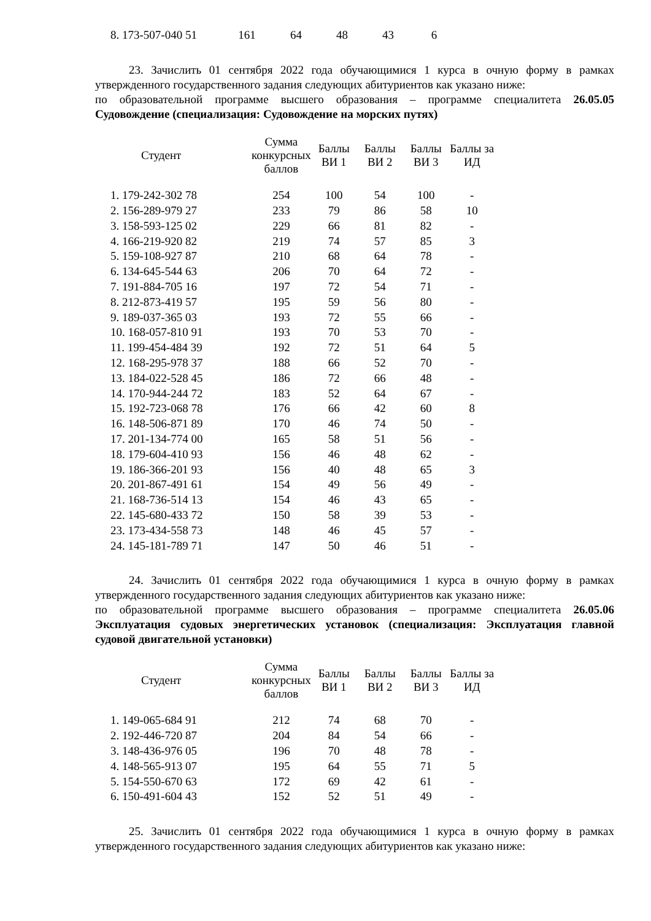| 8. 173-507-040 51 | 161 | 64 | 48 | 43 | 6 |
23. Зачислить 01 сентября 2022 года обучающимися 1 курса в очную форму в рамках утвержденного государственного задания следующих абитуриентов как указано ниже:
по образовательной программе высшего образования – программе специалитета 26.05.05 Судовождение (специализация: Судовождение на морских путях)
| Студент | Сумма конкурсных баллов | Баллы ВИ 1 | Баллы ВИ 2 | Баллы ВИ 3 | Баллы за ИД |
| --- | --- | --- | --- | --- | --- |
| 1. 179-242-302 78 | 254 | 100 | 54 | 100 | - |
| 2. 156-289-979 27 | 233 | 79 | 86 | 58 | 10 |
| 3. 158-593-125 02 | 229 | 66 | 81 | 82 | - |
| 4. 166-219-920 82 | 219 | 74 | 57 | 85 | 3 |
| 5. 159-108-927 87 | 210 | 68 | 64 | 78 | - |
| 6. 134-645-544 63 | 206 | 70 | 64 | 72 | - |
| 7. 191-884-705 16 | 197 | 72 | 54 | 71 | - |
| 8. 212-873-419 57 | 195 | 59 | 56 | 80 | - |
| 9. 189-037-365 03 | 193 | 72 | 55 | 66 | - |
| 10. 168-057-810 91 | 193 | 70 | 53 | 70 | - |
| 11. 199-454-484 39 | 192 | 72 | 51 | 64 | 5 |
| 12. 168-295-978 37 | 188 | 66 | 52 | 70 | - |
| 13. 184-022-528 45 | 186 | 72 | 66 | 48 | - |
| 14. 170-944-244 72 | 183 | 52 | 64 | 67 | - |
| 15. 192-723-068 78 | 176 | 66 | 42 | 60 | 8 |
| 16. 148-506-871 89 | 170 | 46 | 74 | 50 | - |
| 17. 201-134-774 00 | 165 | 58 | 51 | 56 | - |
| 18. 179-604-410 93 | 156 | 46 | 48 | 62 | - |
| 19. 186-366-201 93 | 156 | 40 | 48 | 65 | 3 |
| 20. 201-867-491 61 | 154 | 49 | 56 | 49 | - |
| 21. 168-736-514 13 | 154 | 46 | 43 | 65 | - |
| 22. 145-680-433 72 | 150 | 58 | 39 | 53 | - |
| 23. 173-434-558 73 | 148 | 46 | 45 | 57 | - |
| 24. 145-181-789 71 | 147 | 50 | 46 | 51 | - |
24. Зачислить 01 сентября 2022 года обучающимися 1 курса в очную форму в рамках утвержденного государственного задания следующих абитуриентов как указано ниже:
по образовательной программе высшего образования – программе специалитета 26.05.06 Эксплуатация судовых энергетических установок (специализация: Эксплуатация главной судовой двигательной установки)
| Студент | Сумма конкурсных баллов | Баллы ВИ 1 | Баллы ВИ 2 | Баллы ВИ 3 | Баллы за ИД |
| --- | --- | --- | --- | --- | --- |
| 1. 149-065-684 91 | 212 | 74 | 68 | 70 | - |
| 2. 192-446-720 87 | 204 | 84 | 54 | 66 | - |
| 3. 148-436-976 05 | 196 | 70 | 48 | 78 | - |
| 4. 148-565-913 07 | 195 | 64 | 55 | 71 | 5 |
| 5. 154-550-670 63 | 172 | 69 | 42 | 61 | - |
| 6. 150-491-604 43 | 152 | 52 | 51 | 49 | - |
25. Зачислить 01 сентября 2022 года обучающимися 1 курса в очную форму в рамках утвержденного государственного задания следующих абитуриентов как указано ниже: